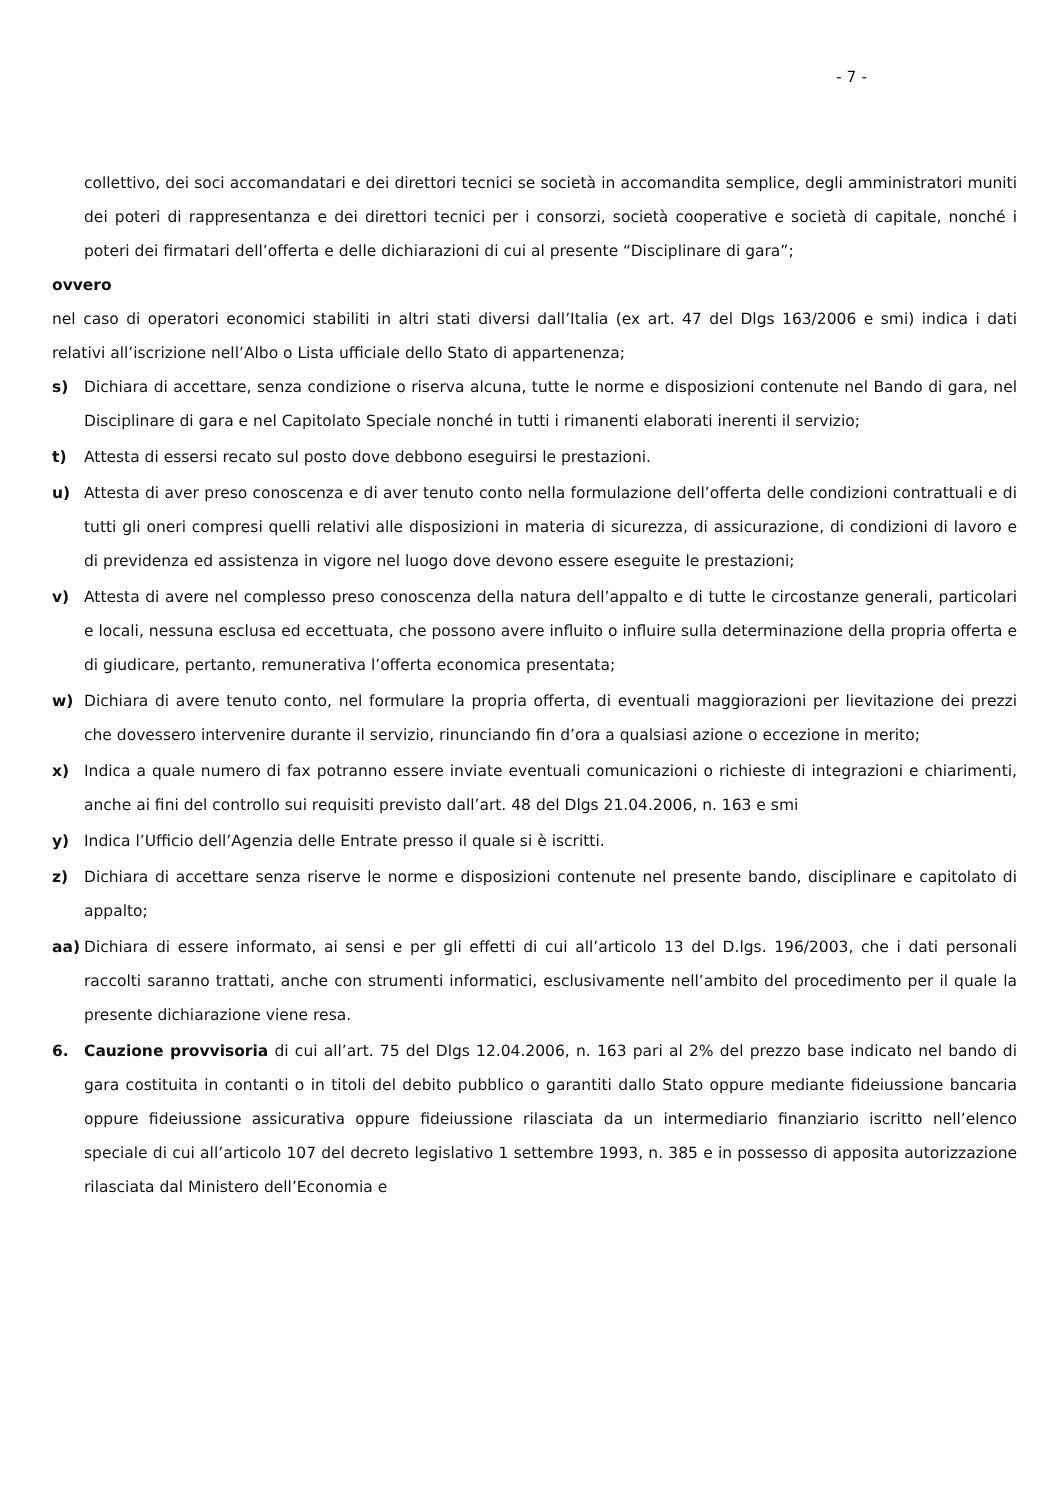- 7 -
collettivo, dei soci accomandatari e dei direttori tecnici se società in accomandita semplice, degli amministratori muniti dei poteri di rappresentanza e dei direttori tecnici per i consorzi, società cooperative e società di capitale, nonché i poteri dei firmatari dell’offerta e delle dichiarazioni di cui al presente “Disciplinare di gara”;
ovvero
nel caso di operatori economici stabiliti in altri stati diversi dall’Italia (ex art. 47 del Dlgs 163/2006 e smi) indica i dati relativi all’iscrizione nell’Albo o Lista ufficiale dello Stato di appartenenza;
s) Dichiara di accettare, senza condizione o riserva alcuna, tutte le norme e disposizioni contenute nel Bando di gara, nel Disciplinare di gara e nel Capitolato Speciale nonché in tutti i rimanenti elaborati inerenti il servizio;
t) Attesta di essersi recato sul posto dove debbono eseguirsi le prestazioni.
u) Attesta di aver preso conoscenza e di aver tenuto conto nella formulazione dell’offerta delle condizioni contrattuali e di tutti gli oneri compresi quelli relativi alle disposizioni in materia di sicurezza, di assicurazione, di condizioni di lavoro e di previdenza ed assistenza in vigore nel luogo dove devono essere eseguite le prestazioni;
v) Attesta di avere nel complesso preso conoscenza della natura dell’appalto e di tutte le circostanze generali, particolari e locali, nessuna esclusa ed eccettuata, che possono avere influito o influire sulla determinazione della propria offerta e di giudicare, pertanto, remunerativa l’offerta economica presentata;
w) Dichiara di avere tenuto conto, nel formulare la propria offerta, di eventuali maggiorazioni per lievitazione dei prezzi che dovessero intervenire durante il servizio, rinunciando fin d’ora a qualsiasi azione o eccezione in merito;
x) Indica a quale numero di fax potranno essere inviate eventuali comunicazioni o richieste di integrazioni e chiarimenti, anche ai fini del controllo sui requisiti previsto dall’art. 48 del Dlgs 21.04.2006, n. 163 e smi
y) Indica l’Ufficio dell’Agenzia delle Entrate presso il quale si è iscritti.
z) Dichiara di accettare senza riserve le norme e disposizioni contenute nel presente bando, disciplinare e capitolato di appalto;
aa) Dichiara di essere informato, ai sensi e per gli effetti di cui all’articolo 13 del D.lgs. 196/2003, che i dati personali raccolti saranno trattati, anche con strumenti informatici, esclusivamente nell’ambito del procedimento per il quale la presente dichiarazione viene resa.
6. Cauzione provvisoria di cui all’art. 75 del Dlgs 12.04.2006, n. 163 pari al 2% del prezzo base indicato nel bando di gara costituita in contanti o in titoli del debito pubblico o garantiti dallo Stato oppure mediante fideiussione bancaria oppure fideiussione assicurativa oppure fideiussione rilasciata da un intermediario finanziario iscritto nell’elenco speciale di cui all’articolo 107 del decreto legislativo 1 settembre 1993, n. 385 e in possesso di apposita autorizzazione rilasciata dal Ministero dell’Economia e